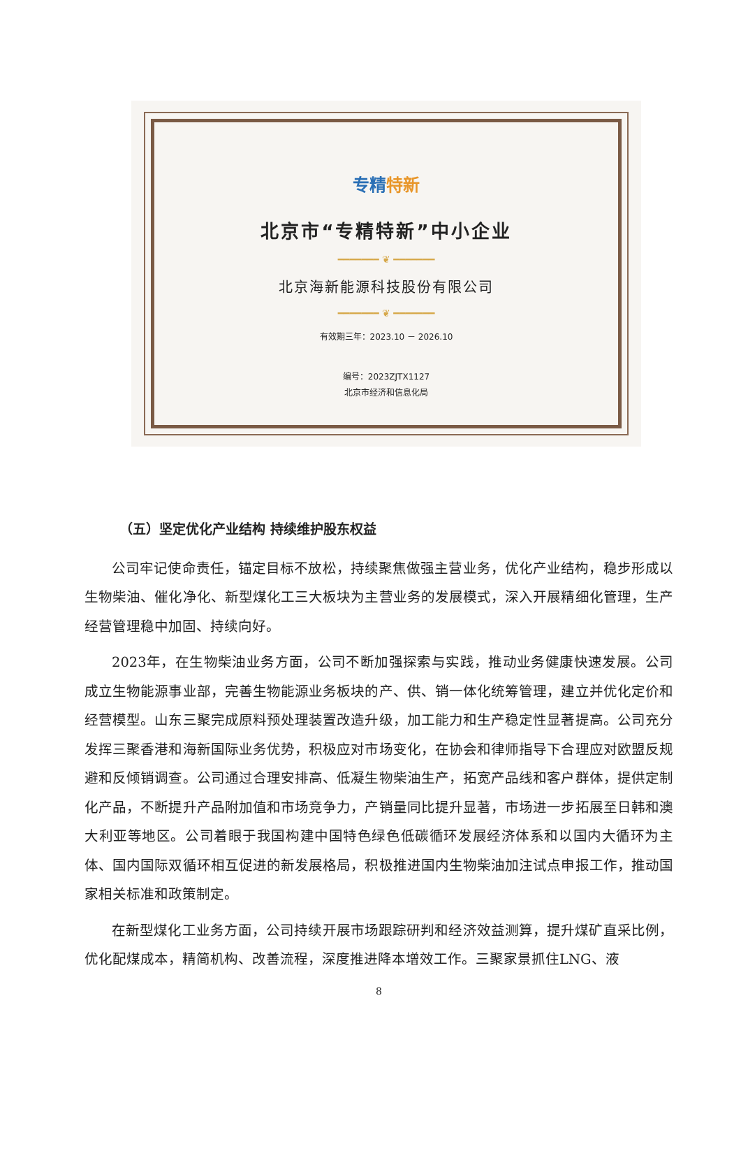专精特新
北京市“专精特新”中小企业
━━━━━━━ ❦ ━━━━━━━
北京海新能源科技股份有限公司
━━━━━━━ ❦ ━━━━━━━
有效期三年：2023.10 － 2026.10
编号：2023ZJTX1127
北京市经济和信息化局
（五）坚定优化产业结构 持续维护股东权益
公司牢记使命责任，锚定目标不放松，持续聚焦做强主营业务，优化产业结构，稳步形成以生物柴油、催化净化、新型煤化工三大板块为主营业务的发展模式，深入开展精细化管理，生产经营管理稳中加固、持续向好。
2023年，在生物柴油业务方面，公司不断加强探索与实践，推动业务健康快速发展。公司成立生物能源事业部，完善生物能源业务板块的产、供、销一体化统筹管理，建立并优化定价和经营模型。山东三聚完成原料预处理装置改造升级，加工能力和生产稳定性显著提高。公司充分发挥三聚香港和海新国际业务优势，积极应对市场变化，在协会和律师指导下合理应对欧盟反规避和反倾销调查。公司通过合理安排高、低凝生物柴油生产，拓宽产品线和客户群体，提供定制化产品，不断提升产品附加值和市场竞争力，产销量同比提升显著，市场进一步拓展至日韩和澳大利亚等地区。公司着眼于我国构建中国特色绿色低碳循环发展经济体系和以国内大循环为主体、国内国际双循环相互促进的新发展格局，积极推进国内生物柴油加注试点申报工作，推动国家相关标准和政策制定。
在新型煤化工业务方面，公司持续开展市场跟踪研判和经济效益测算，提升煤矿直采比例，优化配煤成本，精简机构、改善流程，深度推进降本增效工作。三聚家景抓住LNG、液
8